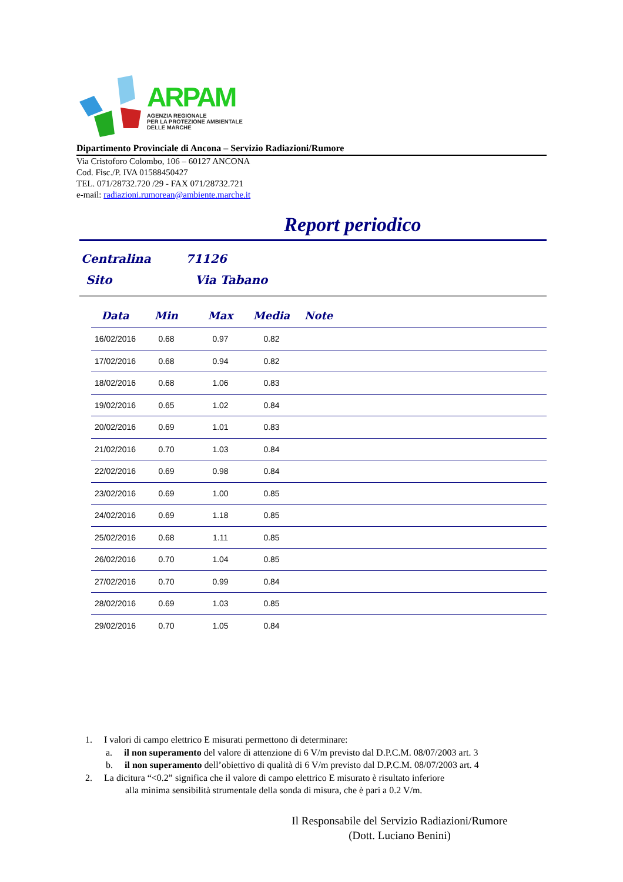ARPAM
AGENZIA REGIONALE
PER LA PROTEZIONE AMBIENTALE
DELLE MARCHE
Dipartimento Provinciale di Ancona – Servizio Radiazioni/Rumore
Via Cristoforo Colombo, 106 – 60127 ANCONA
Cod. Fisc./P. IVA 01588450427
TEL. 071/28732.720 /29 - FAX 071/28732.721
e-mail: radiazioni.rumorean@ambiente.marche.it
Report periodico
Centralina 71126
Sito Via Tabano
| Data | Min | Max | Media | Note |
| --- | --- | --- | --- | --- |
| 16/02/2016 | 0.68 | 0.97 | 0.82 | |
| 17/02/2016 | 0.68 | 0.94 | 0.82 | |
| 18/02/2016 | 0.68 | 1.06 | 0.83 | |
| 19/02/2016 | 0.65 | 1.02 | 0.84 | |
| 20/02/2016 | 0.69 | 1.01 | 0.83 | |
| 21/02/2016 | 0.70 | 1.03 | 0.84 | |
| 22/02/2016 | 0.69 | 0.98 | 0.84 | |
| 23/02/2016 | 0.69 | 1.00 | 0.85 | |
| 24/02/2016 | 0.69 | 1.18 | 0.85 | |
| 25/02/2016 | 0.68 | 1.11 | 0.85 | |
| 26/02/2016 | 0.70 | 1.04 | 0.85 | |
| 27/02/2016 | 0.70 | 0.99 | 0.84 | |
| 28/02/2016 | 0.69 | 1.03 | 0.85 | |
| 29/02/2016 | 0.70 | 1.05 | 0.84 | |
1. I valori di campo elettrico E misurati permettono di determinare:
a. il non superamento del valore di attenzione di 6 V/m previsto dal D.P.C.M. 08/07/2003 art. 3
b. il non superamento dell’obiettivo di qualità di 6 V/m previsto dal D.P.C.M. 08/07/2003 art. 4
2. La dicitura “<0.2” significa che il valore di campo elettrico E misurato è risultato inferiore
alla minima sensibilità strumentale della sonda di misura, che è pari a 0.2 V/m.
Il Responsabile del Servizio Radiazioni/Rumore
(Dott. Luciano Benini)